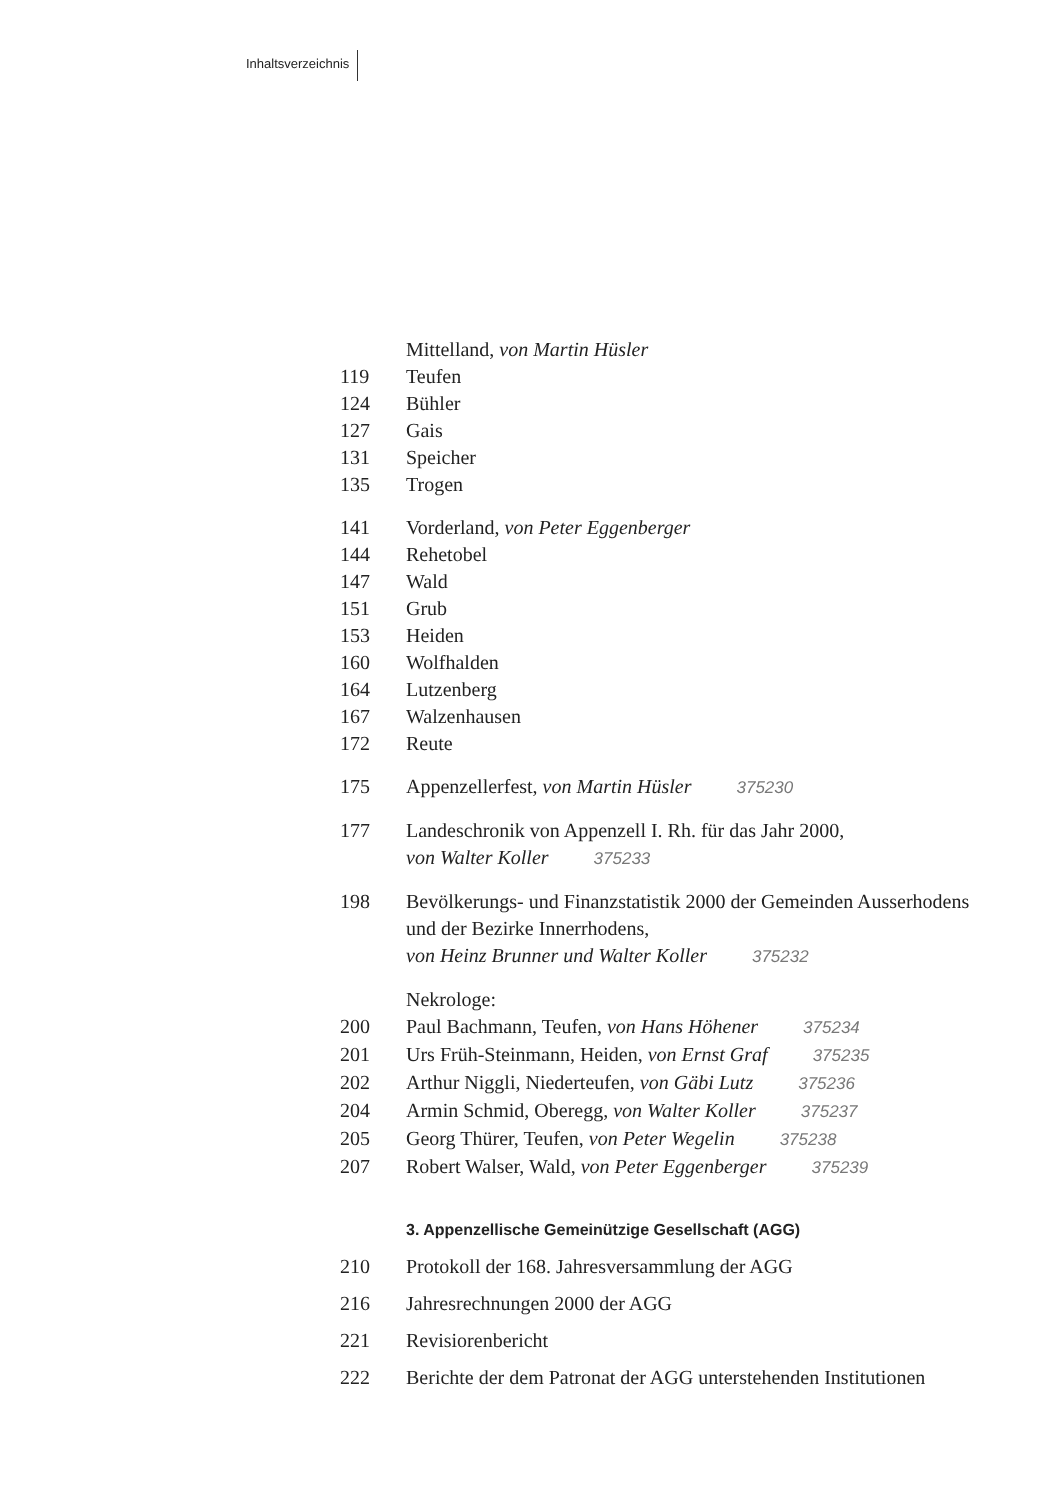Inhaltsverzeichnis
Mittelland, von Martin Hüsler
119 Teufen
124 Bühler
127 Gais
131 Speicher
135 Trogen
141 Vorderland, von Peter Eggenberger
144 Rehetobel
147 Wald
151 Grub
153 Heiden
160 Wolfhalden
164 Lutzenberg
167 Walzenhausen
172 Reute
175 Appenzellerfest, von Martin Hüsler 375230
177 Landeschronik von Appenzell I. Rh. für das Jahr 2000,
von Walter Koller 375233
198 Bevölkerungs- und Finanzstatistik 2000 der Gemeinden Ausserhodens und der Bezirke Innerrhodens,
von Heinz Brunner und Walter Koller 375232
Nekrologe:
200 Paul Bachmann, Teufen, von Hans Höhener 375234
201 Urs Früh-Steinmann, Heiden, von Ernst Graf 375235
202 Arthur Niggli, Niederteufen, von Gäbi Lutz 375236
204 Armin Schmid, Oberegg, von Walter Koller 375237
205 Georg Thürer, Teufen, von Peter Wegelin 375238
207 Robert Walser, Wald, von Peter Eggenberger 375239
3. Appenzellische Gemeinützige Gesellschaft (AGG)
210 Protokoll der 168. Jahresversammlung der AGG
216 Jahresrechnungen 2000 der AGG
221 Revisiorenbericht
222 Berichte der dem Patronat der AGG unterstehenden Institutionen